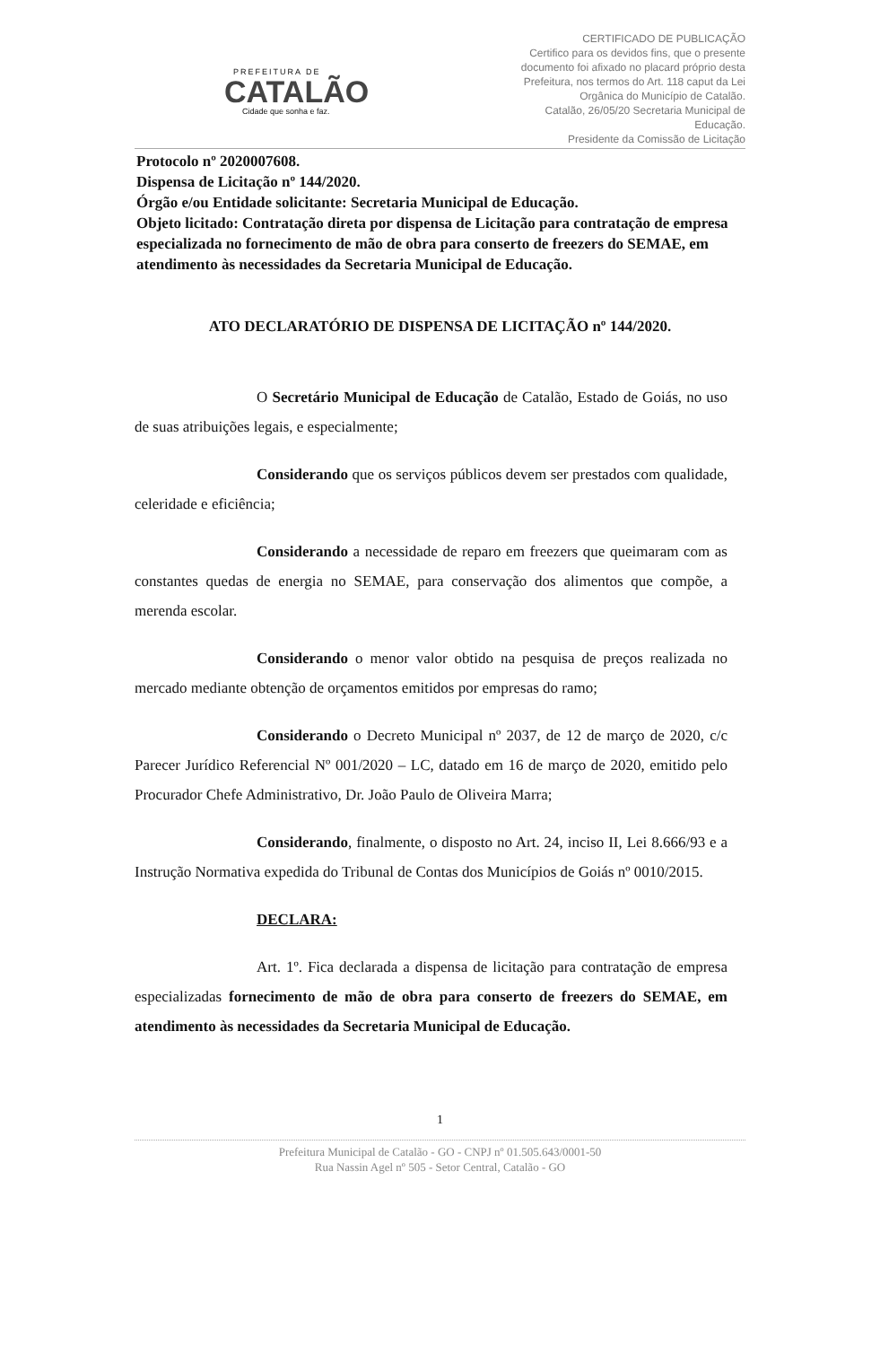PREFEITURA DE
CATALÃO
Cidade que sonha e faz.
CERTIFICADO DE PUBLICAÇÃO
Certifico para os devidos fins, que o presente documento foi afixado no placard próprio desta Prefeitura, nos termos do Art. 118 caput da Lei Orgânica do Município de Catalão.
Catalão, 26/05/20 Secretaria Municipal de Educação.
Presidente da Comissão de Licitação
Protocolo nº 2020007608.
Dispensa de Licitação nº 144/2020.
Órgão e/ou Entidade solicitante: Secretaria Municipal de Educação.
Objeto licitado: Contratação direta por dispensa de Licitação para contratação de empresa especializada no fornecimento de mão de obra para conserto de freezers do SEMAE, em atendimento às necessidades da Secretaria Municipal de Educação.
ATO DECLARATÓRIO DE DISPENSA DE LICITAÇÃO nº 144/2020.
O Secretário Municipal de Educação de Catalão, Estado de Goiás, no uso de suas atribuições legais, e especialmente;
Considerando que os serviços públicos devem ser prestados com qualidade, celeridade e eficiência;
Considerando a necessidade de reparo em freezers que queimaram com as constantes quedas de energia no SEMAE, para conservação dos alimentos que compõe, a merenda escolar.
Considerando o menor valor obtido na pesquisa de preços realizada no mercado mediante obtenção de orçamentos emitidos por empresas do ramo;
Considerando o Decreto Municipal nº 2037, de 12 de março de 2020, c/c Parecer Jurídico Referencial Nº 001/2020 – LC, datado em 16 de março de 2020, emitido pelo Procurador Chefe Administrativo, Dr. João Paulo de Oliveira Marra;
Considerando, finalmente, o disposto no Art. 24, inciso II, Lei 8.666/93 e a Instrução Normativa expedida do Tribunal de Contas dos Municípios de Goiás nº 0010/2015.
DECLARA:
Art. 1º. Fica declarada a dispensa de licitação para contratação de empresa especializadas fornecimento de mão de obra para conserto de freezers do SEMAE, em atendimento às necessidades da Secretaria Municipal de Educação.
1
Prefeitura Municipal de Catalão - GO - CNPJ nº 01.505.643/0001-50
Rua Nassin Agel nº 505 - Setor Central, Catalão - GO